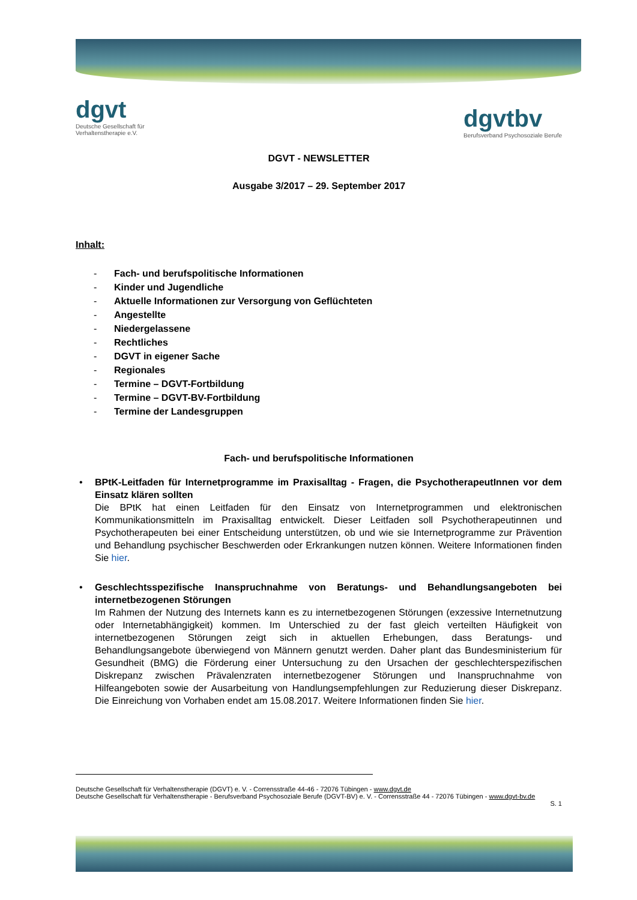dgvt
Deutsche Gesellschaft für
Verhaltenstherapie e.V.
dgvtbv
Berufsverband Psychosoziale Berufe
DGVT - NEWSLETTER
Ausgabe 3/2017 – 29. September 2017
Inhalt:
- Fach- und berufspolitische Informationen
- Kinder und Jugendliche
- Aktuelle Informationen zur Versorgung von Geflüchteten
- Angestellte
- Niedergelassene
- Rechtliches
- DGVT in eigener Sache
- Regionales
- Termine – DGVT-Fortbildung
- Termine – DGVT-BV-Fortbildung
- Termine der Landesgruppen
Fach- und berufspolitische Informationen
• BPtK-Leitfaden für Internetprogramme im Praxisalltag - Fragen, die PsychotherapeutInnen vor dem Einsatz klären sollten
Die BPtK hat einen Leitfaden für den Einsatz von Internetprogrammen und elektronischen Kommunikationsmitteln im Praxisalltag entwickelt. Dieser Leitfaden soll Psychotherapeutinnen und Psychotherapeuten bei einer Entscheidung unterstützen, ob und wie sie Internetprogramme zur Prävention und Behandlung psychischer Beschwerden oder Erkrankungen nutzen können. Weitere Informationen finden Sie hier.
• Geschlechtsspezifische Inanspruchnahme von Beratungs- und Behandlungsangeboten bei internetbezogenen Störungen
Im Rahmen der Nutzung des Internets kann es zu internetbezogenen Störungen (exzessive Internetnutzung oder Internetabhängigkeit) kommen. Im Unterschied zu der fast gleich verteilten Häufigkeit von internetbezogenen Störungen zeigt sich in aktuellen Erhebungen, dass Beratungs- und Behandlungsangebote überwiegend von Männern genutzt werden. Daher plant das Bundesministerium für Gesundheit (BMG) die Förderung einer Untersuchung zu den Ursachen der geschlechterspezifischen Diskrepanz zwischen Prävalenzraten internetbezogener Störungen und Inanspruchnahme von Hilfeangeboten sowie der Ausarbeitung von Handlungsempfehlungen zur Reduzierung dieser Diskrepanz. Die Einreichung von Vorhaben endet am 15.08.2017. Weitere Informationen finden Sie hier.
Deutsche Gesellschaft für Verhaltenstherapie (DGVT) e. V. - Corrensstraße 44-46 - 72076 Tübingen - www.dgvt.de
Deutsche Gesellschaft für Verhaltenstherapie - Berufsverband Psychosoziale Berufe (DGVT-BV) e. V. - Corrensstraße 44 - 72076 Tübingen - www.dgvt-bv.de
S. 1